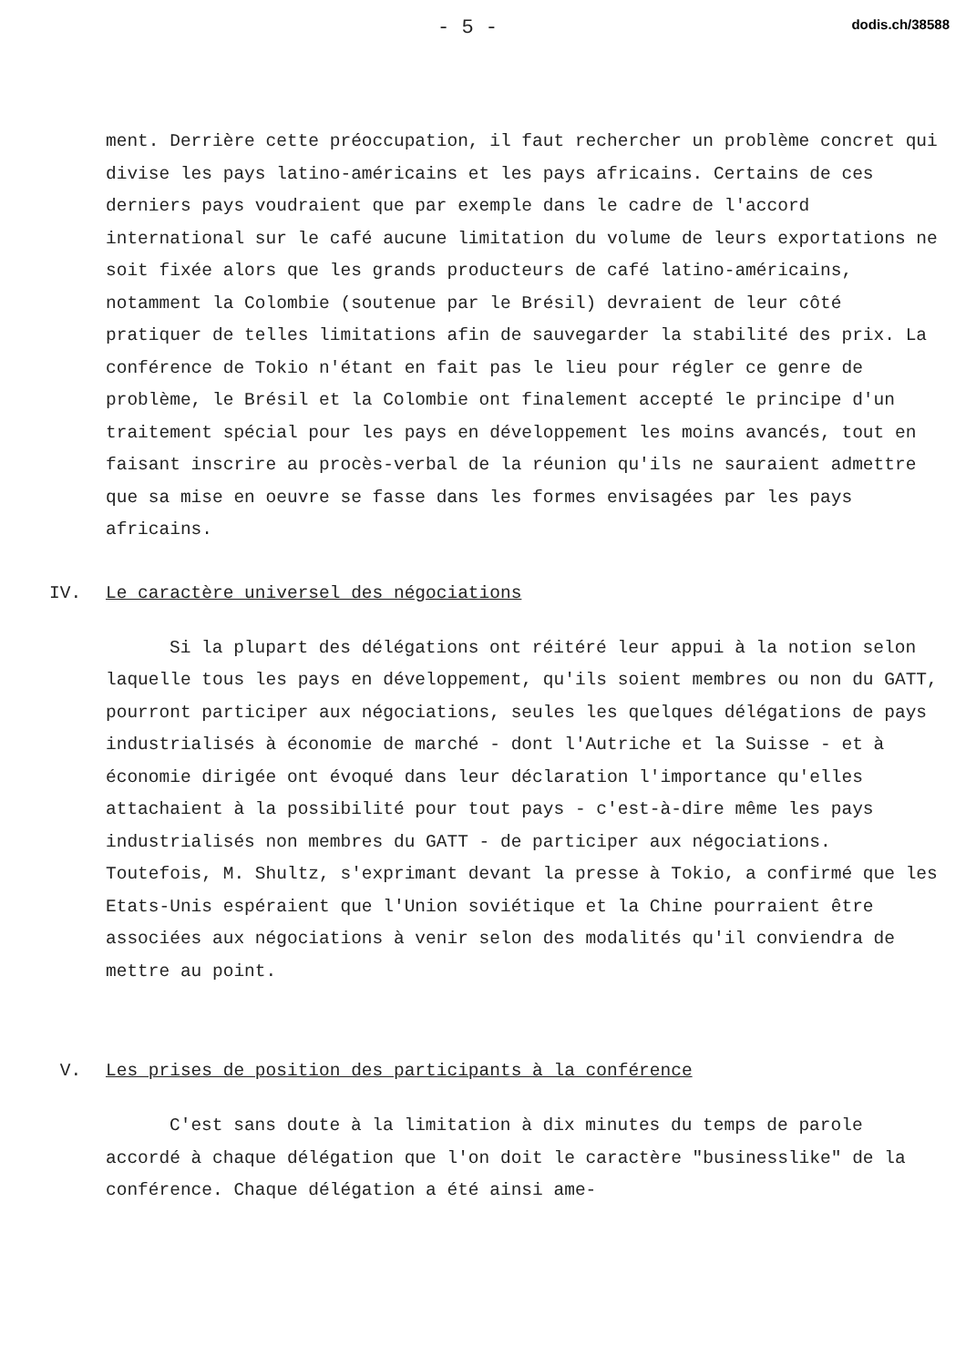- 5 - dodis.ch/38588
ment. Derrière cette préoccupation, il faut rechercher un problème concret qui divise les pays latino-américains et les pays africains. Certains de ces derniers pays voudraient que par exemple dans le cadre de l'accord international sur le café aucune limitation du volume de leurs exportations ne soit fixée alors que les grands producteurs de café latino-américains, notamment la Colombie (soutenue par le Brésil) devraient de leur côté pratiquer de telles limitations afin de sauvegarder la stabilité des prix. La conférence de Tokio n'étant en fait pas le lieu pour régler ce genre de problème, le Brésil et la Colombie ont finalement accepté le principe d'un traitement spécial pour les pays en développement les moins avancés, tout en faisant inscrire au procès-verbal de la réunion qu'ils ne sauraient admettre que sa mise en oeuvre se fasse dans les formes envisagées par les pays africains.
IV. Le caractère universel des négociations
Si la plupart des délégations ont réitéré leur appui à la notion selon laquelle tous les pays en développement, qu'ils soient membres ou non du GATT, pourront participer aux négociations, seules les quelques délégations de pays industrialisés à économie de marché - dont l'Autriche et la Suisse - et à économie dirigée ont évoqué dans leur déclaration l'importance qu'elles attachaient à la possibilité pour tout pays - c'est-à-dire même les pays industrialisés non membres du GATT - de participer aux négociations. Toutefois, M. Shultz, s'exprimant devant la presse à Tokio, a confirmé que les Etats-Unis espéraient que l'Union soviétique et la Chine pourraient être associées aux négociations à venir selon des modalités qu'il conviendra de mettre au point.
V. Les prises de position des participants à la conférence
C'est sans doute à la limitation à dix minutes du temps de parole accordé à chaque délégation que l'on doit le caractère "businesslike" de la conférence. Chaque délégation a été ainsi ame-